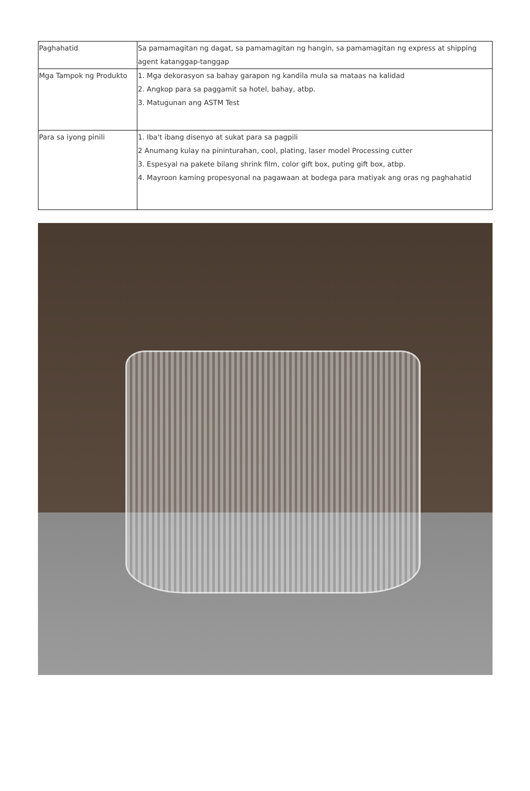| Paghahatid | Sa pamamagitan ng dagat, sa pamamagitan ng hangin, sa pamamagitan ng express at shipping agent katanggap-tanggap |
| Mga Tampok ng Produkto | 1. Mga dekorasyon sa bahay garapon ng kandila mula sa mataas na kalidad 2. Angkop para sa paggamit sa hotel, bahay, atbp. 3. Matugunan ang ASTM Test |
| Para sa iyong pinili | 1. Iba't ibang disenyo at sukat para sa pagpili 2 Anumang kulay na pininturahan, cool, plating, laser model Processing cutter 3. Espesyal na pakete bilang shrink film, color gift box, puting gift box, atbp. 4. Mayroon kaming propesyonal na pagawaan at bodega para matiyak ang oras ng paghahatid |